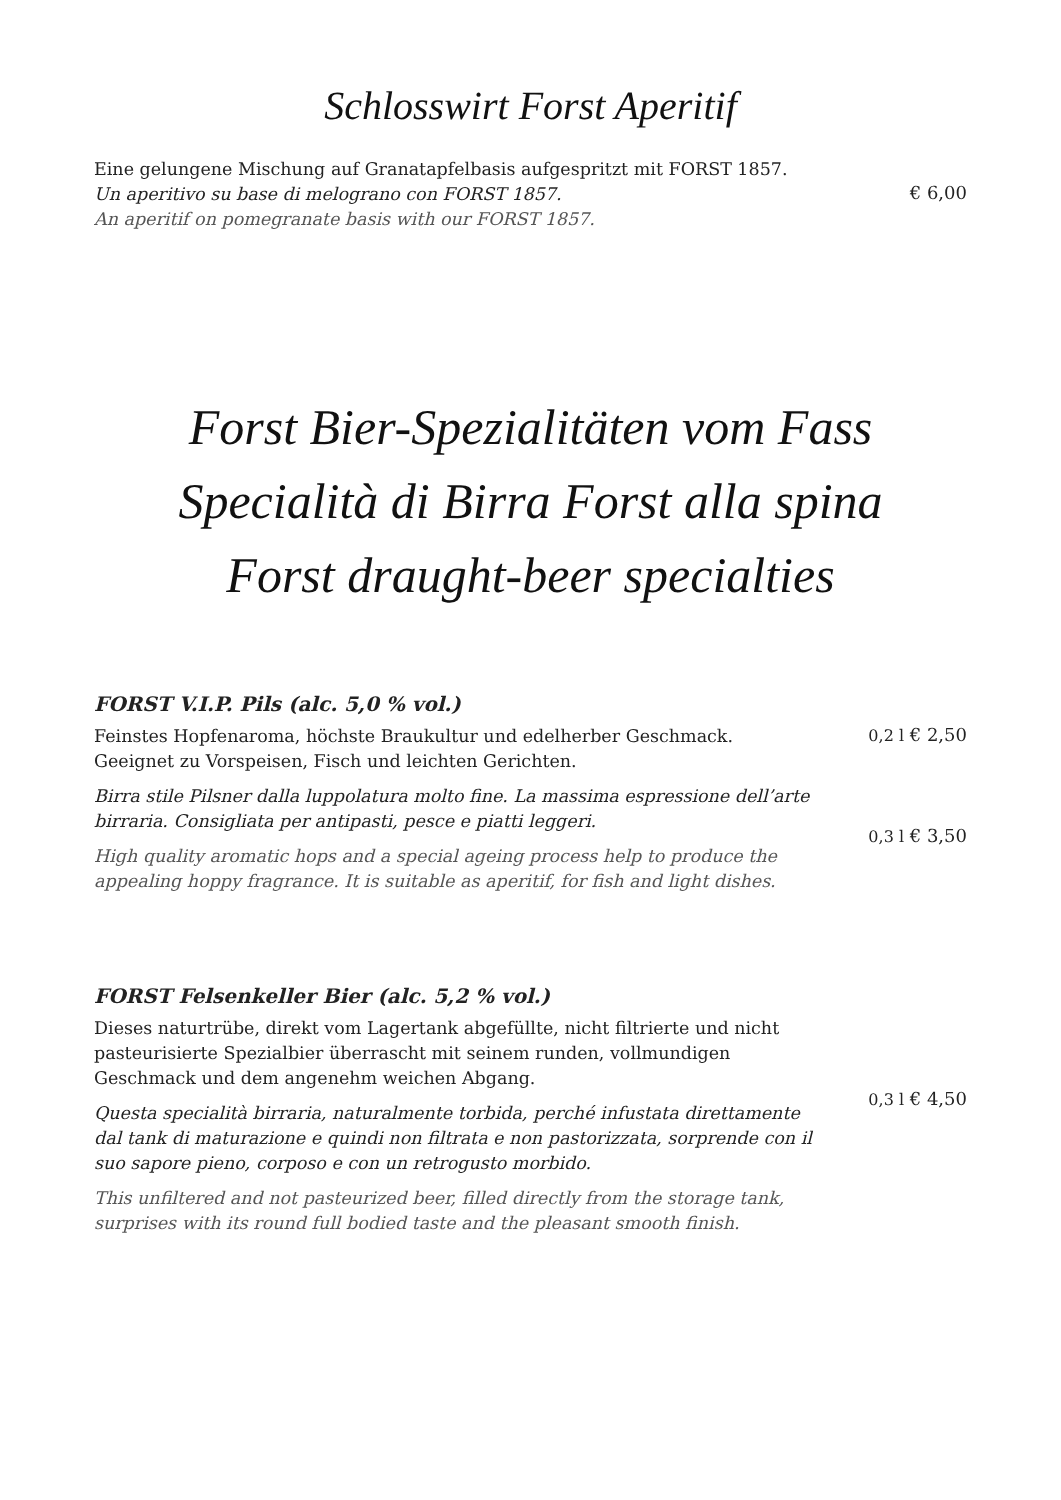Schlosswirt Forst Aperitif
Eine gelungene Mischung auf Granatapfelbasis aufgespritzt mit FORST 1857.
Un aperitivo su base di melograno con FORST 1857.
An aperitif on pomegranate basis with our FORST 1857.
€ 6,00
Forst Bier-Spezialitäten vom Fass
Specialità di Birra Forst alla spina
Forst draught-beer specialties
FORST V.I.P. Pils (alc. 5,0 % vol.)
Feinstes Hopfenaroma, höchste Braukultur und edelherber Geschmack. Geeignet zu Vorspeisen, Fisch und leichten Gerichten.
Birra stile Pilsner dalla luppolatura molto fine. La massima espressione dell’arte birraria. Consigliata per antipasti, pesce e piatti leggeri.
High quality aromatic hops and a special ageing process help to produce the appealing hoppy fragrance. It is suitable as aperitif, for fish and light dishes.
0,2 l € 2,50
0,3 l € 3,50
FORST Felsenkeller Bier (alc. 5,2 % vol.)
Dieses naturtrübe, direkt vom Lagertank abgefüllte, nicht filtrierte und nicht pasteurisierte Spezialbier überrascht mit seinem runden, vollmundigen Geschmack und dem angenehm weichen Abgang.
Questa specialità birraria, naturalmente torbida, perché infustata direttamente dal tank di maturazione e quindi non filtrata e non pastorizzata, sorprende con il suo sapore pieno, corposo e con un retrogusto morbido.
This unfiltered and not pasteurized beer, filled directly from the storage tank, surprises with its round full bodied taste and the pleasant smooth finish.
0,3 l € 4,50